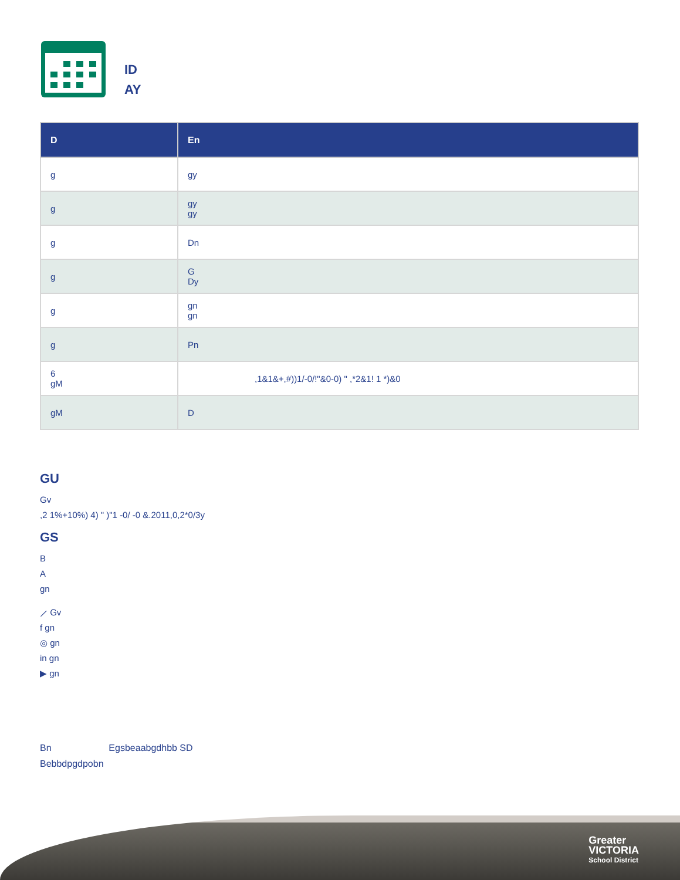ID
AY
| D | En |
| --- | --- |
| g | gy |
| g | gy gy |
| g | Dn |
| g | G Dy |
| g | gn gn |
| g | Pn |
| 6 gM | ,1&1&+,#))1/-0/!"&0-0) " ,*2&1! 1 *)&0 |
| gM | D |
GU
Gv
,2 1%+10%) 4) " )"1 -0/ -0 &.2011,0,2*0/3y
GS
B
A
gn
⟋ Gv
f gn
◎ gn
in gn
▶ gn
Bn Egsbeaabgdhbb SD
Bebbdpgdpobn
Greater
VICTORIA
School District